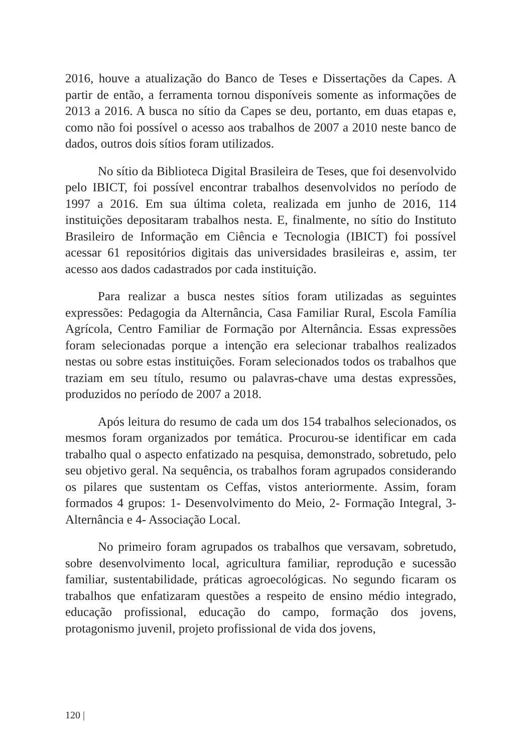2016, houve a atualização do Banco de Teses e Dissertações da Capes. A partir de então, a ferramenta tornou disponíveis somente as informações de 2013 a 2016. A busca no sítio da Capes se deu, portanto, em duas etapas e, como não foi possível o acesso aos trabalhos de 2007 a 2010 neste banco de dados, outros dois sítios foram utilizados.
No sítio da Biblioteca Digital Brasileira de Teses, que foi desenvolvido pelo IBICT, foi possível encontrar trabalhos desenvolvidos no período de 1997 a 2016. Em sua última coleta, realizada em junho de 2016, 114 instituições depositaram trabalhos nesta. E, finalmente, no sítio do Instituto Brasileiro de Informação em Ciência e Tecnologia (IBICT) foi possível acessar 61 repositórios digitais das universidades brasileiras e, assim, ter acesso aos dados cadastrados por cada instituição.
Para realizar a busca nestes sítios foram utilizadas as seguintes expressões: Pedagogia da Alternância, Casa Familiar Rural, Escola Família Agrícola, Centro Familiar de Formação por Alternância. Essas expressões foram selecionadas porque a intenção era selecionar trabalhos realizados nestas ou sobre estas instituições. Foram selecionados todos os trabalhos que traziam em seu título, resumo ou palavras-chave uma destas expressões, produzidos no período de 2007 a 2018.
Após leitura do resumo de cada um dos 154 trabalhos selecionados, os mesmos foram organizados por temática. Procurou-se identificar em cada trabalho qual o aspecto enfatizado na pesquisa, demonstrado, sobretudo, pelo seu objetivo geral. Na sequência, os trabalhos foram agrupados considerando os pilares que sustentam os Ceffas, vistos anteriormente. Assim, foram formados 4 grupos: 1- Desenvolvimento do Meio, 2- Formação Integral, 3- Alternância e 4- Associação Local.
No primeiro foram agrupados os trabalhos que versavam, sobretudo, sobre desenvolvimento local, agricultura familiar, reprodução e sucessão familiar, sustentabilidade, práticas agroecológicas. No segundo ficaram os trabalhos que enfatizaram questões a respeito de ensino médio integrado, educação profissional, educação do campo, formação dos jovens, protagonismo juvenil, projeto profissional de vida dos jovens,
120 |